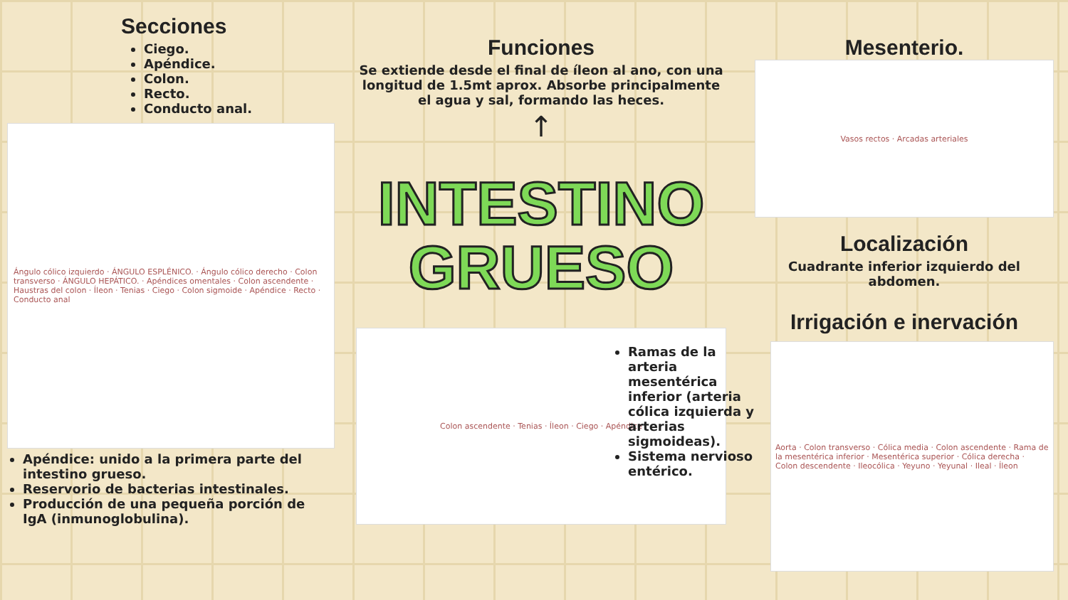Secciones
Ciego.
Apéndice.
Colon.
Recto.
Conducto anal.
Ángulo cólico izquierdo · ÁNGULO ESPLÉNICO. · Ángulo cólico derecho · Colon transverso · ÁNGULO HEPÁTICO. · Apéndices omentales · Colon ascendente · Haustras del colon · Íleon · Tenias · Ciego · Colon sigmoide · Apéndice · Recto · Conducto anal
Apéndice: unido a la primera parte del intestino grueso.
Reservorio de bacterias intestinales.
Producción de una pequeña porción de IgA (inmunoglobulina).
Funciones
Se extiende desde el final de íleon al ano, con una longitud de 1.5mt aprox. Absorbe principalmente el agua y sal, formando las heces.
↑
INTESTINO
GRUESO
Colon ascendente · Tenias · Íleon · Ciego · Apéndice
Mesenterio.
Vasos rectos · Arcadas arteriales
Localización
Cuadrante inferior izquierdo del abdomen.
Irrigación e inervación
Ramas de la arteria mesentérica inferior (arteria cólica izquierda y arterias sigmoideas).
Sistema nervioso entérico.
Aorta · Colon transverso · Cólica media · Colon ascendente · Rama de la mesentérica inferior · Mesentérica superior · Cólica derecha · Colon descendente · Ileocólica · Yeyuno · Yeyunal · Ileal · Íleon